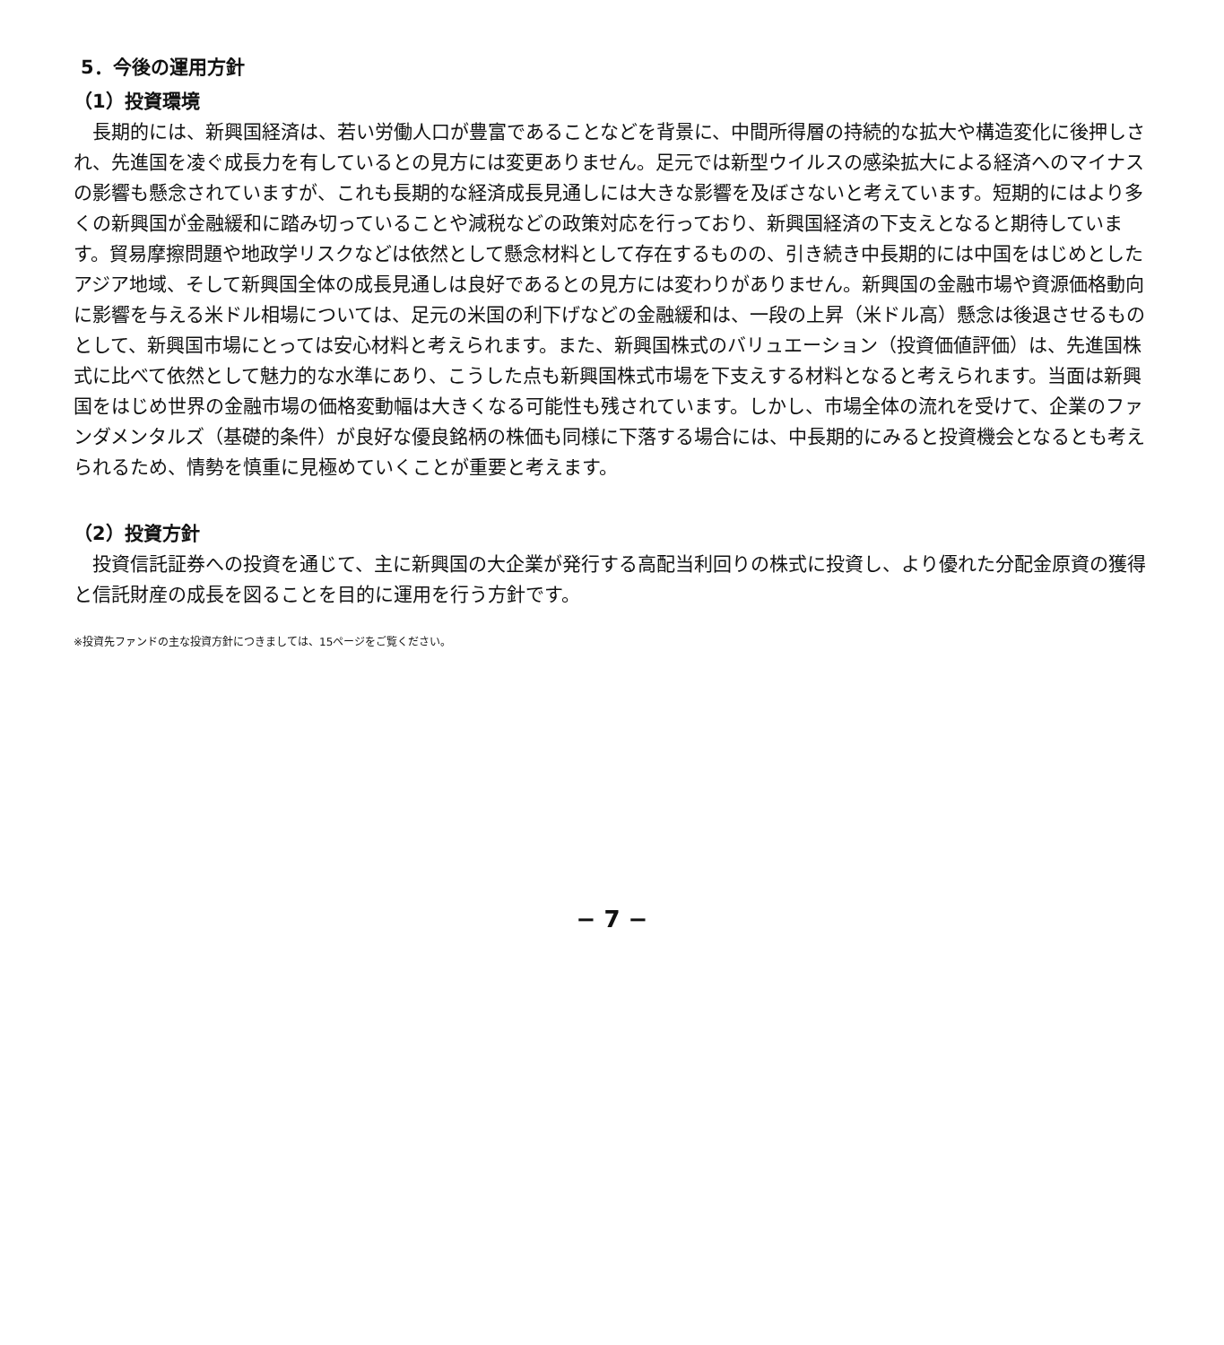5．今後の運用方針
（1）投資環境
長期的には、新興国経済は、若い労働人口が豊富であることなどを背景に、中間所得層の持続的な拡大や構造変化に後押しされ、先進国を凌ぐ成長力を有しているとの見方には変更ありません。足元では新型ウイルスの感染拡大による経済へのマイナスの影響も懸念されていますが、これも長期的な経済成長見通しには大きな影響を及ぼさないと考えています。短期的にはより多くの新興国が金融緩和に踏み切っていることや減税などの政策対応を行っており、新興国経済の下支えとなると期待しています。貿易摩擦問題や地政学リスクなどは依然として懸念材料として存在するものの、引き続き中長期的には中国をはじめとしたアジア地域、そして新興国全体の成長見通しは良好であるとの見方には変わりがありません。新興国の金融市場や資源価格動向に影響を与える米ドル相場については、足元の米国の利下げなどの金融緩和は、一段の上昇（米ドル高）懸念は後退させるものとして、新興国市場にとっては安心材料と考えられます。また、新興国株式のバリュエーション（投資価値評価）は、先進国株式に比べて依然として魅力的な水準にあり、こうした点も新興国株式市場を下支えする材料となると考えられます。当面は新興国をはじめ世界の金融市場の価格変動幅は大きくなる可能性も残されています。しかし、市場全体の流れを受けて、企業のファンダメンタルズ（基礎的条件）が良好な優良銘柄の株価も同様に下落する場合には、中長期的にみると投資機会となるとも考えられるため、情勢を慎重に見極めていくことが重要と考えます。
（2）投資方針
投資信託証券への投資を通じて、主に新興国の大企業が発行する高配当利回りの株式に投資し、より優れた分配金原資の獲得と信託財産の成長を図ることを目的に運用を行う方針です。
※投資先ファンドの主な投資方針につきましては、15ページをご覧ください。
− 7 −